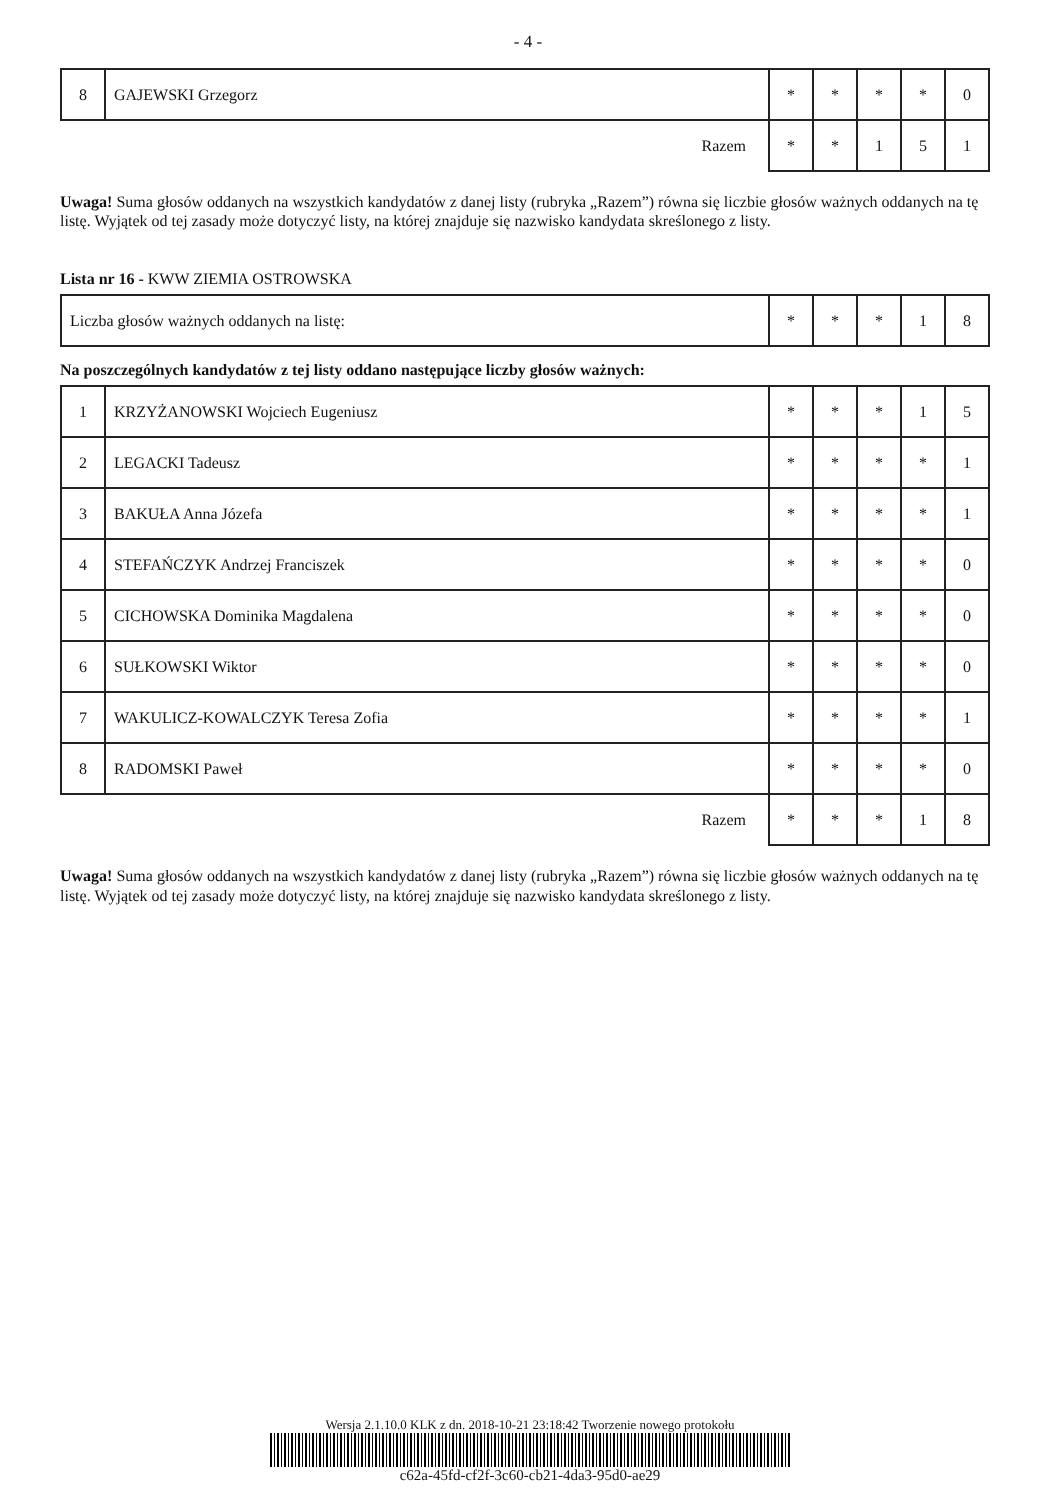- 4 -
| 8 | GAJEWSKI Grzegorz | * | * | * | * | 0 |
| Razem | | * | * | 1 | 5 | 1 |
Uwaga! Suma głosów oddanych na wszystkich kandydatów z danej listy (rubryka „Razem”) równa się liczbie głosów ważnych oddanych na tę listę. Wyjątek od tej zasady może dotyczyć listy, na której znajduje się nazwisko kandydata skreślonego z listy.
Lista nr 16 - KWW ZIEMIA OSTROWSKA
| Liczba głosów ważnych oddanych na listę: | * | * | * | 1 | 8 |
Na poszczególnych kandydatów z tej listy oddano następujące liczby głosów ważnych:
| 1 | KRZYŻANOWSKI Wojciech Eugeniusz | * | * | * | 1 | 5 |
| 2 | LEGACKI Tadeusz | * | * | * | * | 1 |
| 3 | BAKUŁA Anna Józefa | * | * | * | * | 1 |
| 4 | STEFAŃCZYK Andrzej Franciszek | * | * | * | * | 0 |
| 5 | CICHOWSKA Dominika Magdalena | * | * | * | * | 0 |
| 6 | SUŁKOWSKI Wiktor | * | * | * | * | 0 |
| 7 | WAKULICZ-KOWALCZYK Teresa Zofia | * | * | * | * | 1 |
| 8 | RADOMSKI Paweł | * | * | * | * | 0 |
| Razem | | * | * | * | 1 | 8 |
Uwaga! Suma głosów oddanych na wszystkich kandydatów z danej listy (rubryka „Razem”) równa się liczbie głosów ważnych oddanych na tę listę. Wyjątek od tej zasady może dotyczyć listy, na której znajduje się nazwisko kandydata skreślonego z listy.
Wersja 2.1.10.0 KLK z dn. 2018-10-21 23:18:42 Tworzenie nowego protokołu
c62a-45fd-cf2f-3c60-cb21-4da3-95d0-ae29